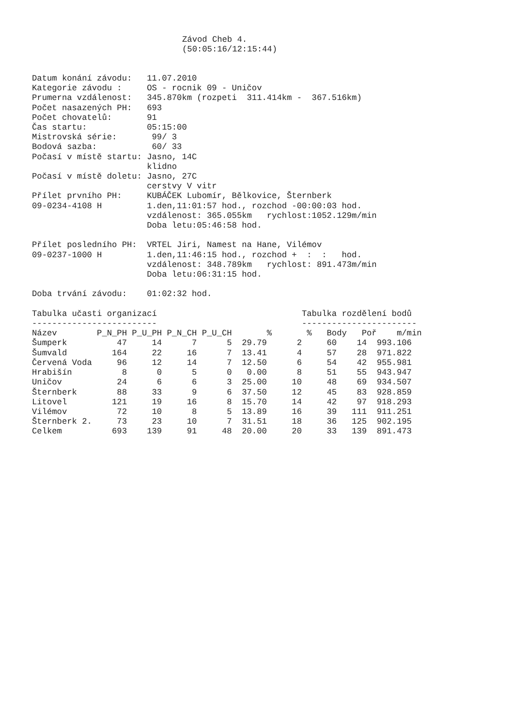Závod Cheb 4.
(50:05:16/12:15:44)
Datum konání závodu:   11.07.2010
Kategorie závodu :     OS - rocnik 09 - Uničov
Prumerna vzdálenost:   345.870km (rozpeti  311.414km -  367.516km)
Počet nasazených PH:   693
Počet chovatelů:       91
Čas startu:            05:15:00
Mistrovská série:       99/ 3
Bodová sazba:           60/ 33
Počasí v místě startu: Jasno, 14C
                       klidno
Počasí v místě doletu: Jasno, 27C
                       cerstvy V vitr
Přílet prvního PH:     KUBÁČEK Lubomír, Bělkovice, Šternberk
09-0234-4108 H         1.den,11:01:57 hod., rozchod -00:00:03 hod.
                       vzdálenost: 365.055km   rychlost:1052.129m/min
                       Doba letu:05:46:58 hod.

Přílet posledního PH:  VRTEL Jiri, Namest na Hane, Vilémov
09-0237-1000 H         1.den,11:46:15 hod., rozchod +  :  :   hod.
                       vzdálenost: 348.789km   rychlost: 891.473m/min
                       Doba letu:06:31:15 hod.

Doba trvání závodu:    01:02:32 hod.

Tabulka učasti organizací                             Tabulka rozdělení bodů
-------------------------                             -----------------------
Název        P_N_PH P_U_PH P_N_CH P_U_CH       %       %   Body   Poř    m/min
Šumperk          47     14      7      5  29.79      2     60    14  993.106
Šumvald         164     22     16      7  13.41      4     57    28  971.822
Červená Voda     96     12     14      7  12.50      6     54    42  955.981
Hrabišín          8      0      5      0   0.00      8     51    55  943.947
Uničov           24      6      6      3  25.00     10     48    69  934.507
Šternberk        88     33      9      6  37.50     12     45    83  928.859
Litovel         121     19     16      8  15.70     14     42    97  918.293
Vilémov          72     10      8      5  13.89     16     39   111  911.251
Šternberk 2.     73     23     10      7  31.51     18     36   125  902.195
Celkem          693    139     91     48  20.00     20     33   139  891.473